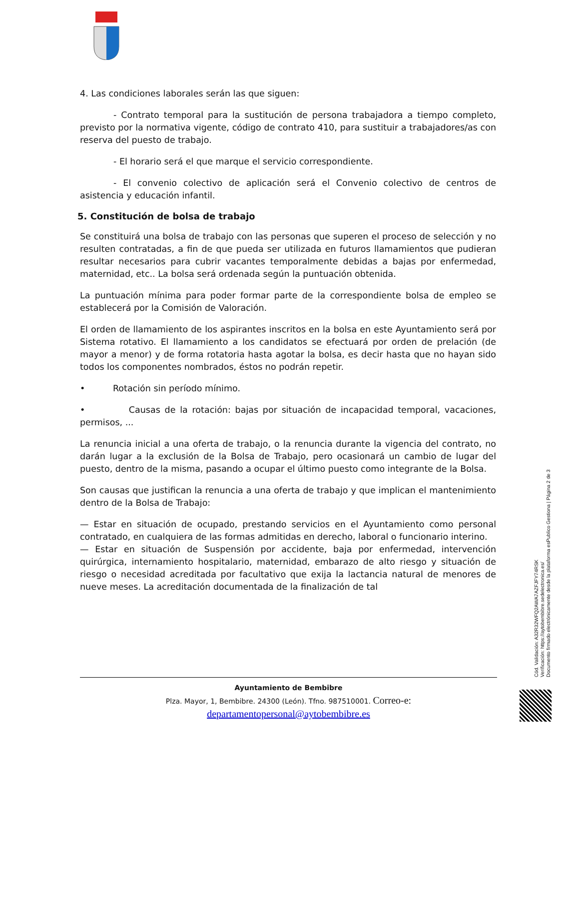4. Las condiciones laborales serán las que siguen:
- Contrato temporal para la sustitución de persona trabajadora a tiempo completo, previsto por la normativa vigente, código de contrato 410, para sustituir a trabajadores/as con reserva del puesto de trabajo.
- El horario será el que marque el servicio correspondiente.
- El convenio colectivo de aplicación será el Convenio colectivo de centros de asistencia y educación infantil.
5. Constitución de bolsa de trabajo
Se constituirá una bolsa de trabajo con las personas que superen el proceso de selección y no resulten contratadas, a fin de que pueda ser utilizada en futuros llamamientos que pudieran resultar necesarios para cubrir vacantes temporalmente debidas a bajas por enfermedad, maternidad, etc.. La bolsa será ordenada según la puntuación obtenida.
La puntuación mínima para poder formar parte de la correspondiente bolsa de empleo se establecerá por la Comisión de Valoración.
El orden de llamamiento de los aspirantes inscritos en la bolsa en este Ayuntamiento será por Sistema rotativo. El llamamiento a los candidatos se efectuará por orden de prelación (de mayor a menor) y de forma rotatoria hasta agotar la bolsa, es decir hasta que no hayan sido todos los componentes nombrados, éstos no podrán repetir.
• Rotación sin período mínimo.
• Causas de la rotación: bajas por situación de incapacidad temporal, vacaciones, permisos, ...
La renuncia inicial a una oferta de trabajo, o la renuncia durante la vigencia del contrato, no darán lugar a la exclusión de la Bolsa de Trabajo, pero ocasionará un cambio de lugar del puesto, dentro de la misma, pasando a ocupar el último puesto como integrante de la Bolsa.
Son causas que justifican la renuncia a una oferta de trabajo y que implican el mantenimiento dentro de la Bolsa de Trabajo:
— Estar en situación de ocupado, prestando servicios en el Ayuntamiento como personal contratado, en cualquiera de las formas admitidas en derecho, laboral o funcionario interino.
— Estar en situación de Suspensión por accidente, baja por enfermedad, intervención quirúrgica, internamiento hospitalario, maternidad, embarazo de alto riesgo y situación de riesgo o necesidad acreditada por facultativo que exija la lactancia natural de menores de nueve meses. La acreditación documentada de la finalización de tal
Ayuntamiento de Bembibre
Plza. Mayor, 1, Bembibre. 24300 (León). Tfno. 987510001. Correo-e:
departamentopersonal@aytobembibre.es
Cód. Validación: A32R32WFQ2AWA7AZFJFY74RSK
Verificación: https://aytobembibre.sedelectronica.es/
Documento firmado electrónicamente desde la plataforma esPublico Gestiona | Página 2 de 3